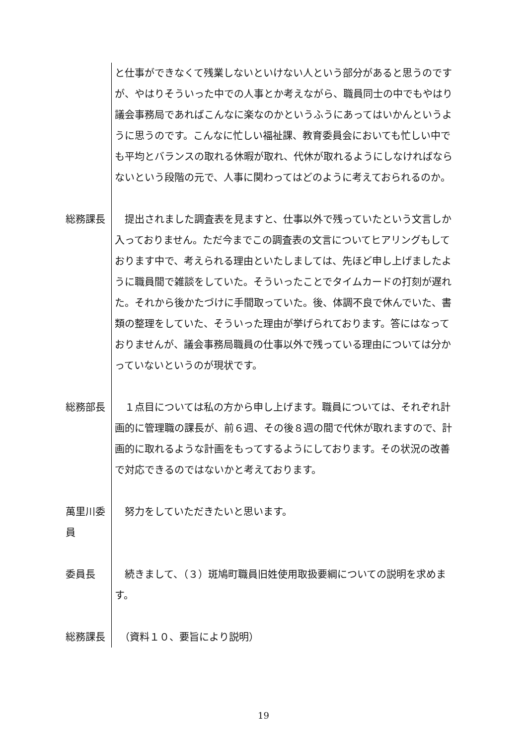と仕事ができなくて残業しないといけない人という部分があると思うのですが、やはりそういった中での人事とか考えながら、職員同士の中でもやはり議会事務局であればこんなに楽なのかというふうにあってはいかんというように思うのです。こんなに忙しい福祉課、教育委員会においても忙しい中でも平均とバランスの取れる休暇が取れ、代休が取れるようにしなければならないという段階の元で、人事に関わってはどのように考えておられるのか。
総務課長 　提出されました調査表を見ますと、仕事以外で残っていたという文言しか入っておりません。ただ今までこの調査表の文言についてヒアリングもしております中で、考えられる理由といたしましては、先ほど申し上げましたように職員間で雑談をしていた。そういったことでタイムカードの打刻が遅れた。それから後かたづけに手間取っていた。後、体調不良で休んでいた、書類の整理をしていた、そういった理由が挙げられております。答にはなっておりませんが、議会事務局職員の仕事以外で残っている理由については分かっていないというのが現状です。
総務部長 　１点目については私の方から申し上げます。職員については、それぞれ計画的に管理職の課長が、前６週、その後８週の間で代休が取れますので、計画的に取れるような計画をもってするようにしております。その状況の改善で対応できるのではないかと考えております。
萬里川委員
　努力をしていただきたいと思います。
委員長 　続きまして、（３）斑鳩町職員旧姓使用取扱要綱についての説明を求めます。
総務課長 　（資料１０、要旨により説明）
19